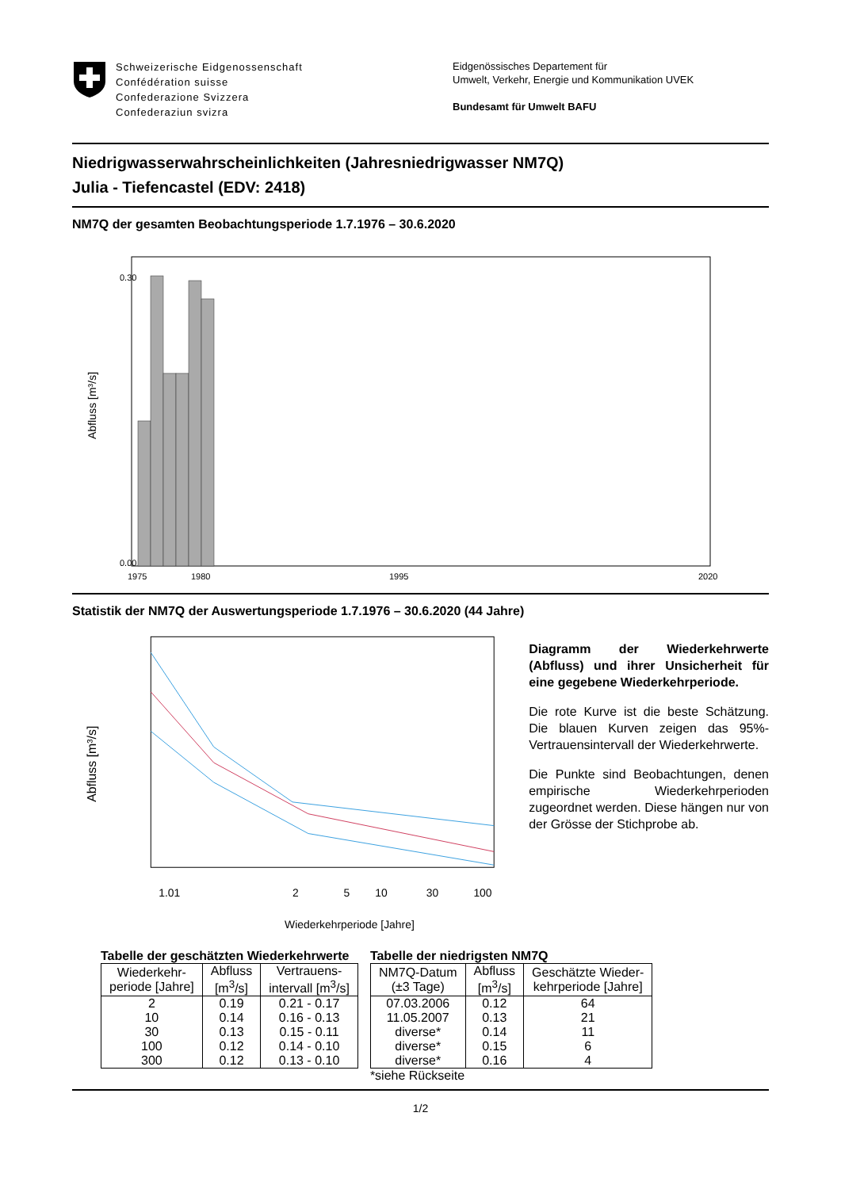Schweizerische Eidgenossenschaft
Confédération suisse
Confederazione Svizzera
Confederaziun svizra
Eidgenössisches Departement für
Umwelt, Verkehr, Energie und Kommunikation UVEK
Bundesamt für Umwelt BAFU
Niedrigwasserwahrscheinlichkeiten (Jahresniedrigwasser NM7Q)
Julia - Tiefencastel (EDV: 2418)
NM7Q der gesamten Beobachtungsperiode 1.7.1976 – 30.6.2020
Abfluss [m³/s]
0.00
0.30
1975
1980
1995
2020
Statistik der NM7Q der Auswertungsperiode 1.7.1976 – 30.6.2020 (44 Jahre)
Abfluss [m³/s]
1.01
2
5
10
30
100
Wiederkehrperiode [Jahre]
Diagramm der Wiederkehrwerte (Abfluss) und ihrer Unsicherheit für eine gegebene Wiederkehrperiode.
Die rote Kurve ist die beste Schätzung. Die blauen Kurven zeigen das 95%-Vertrauensintervall der Wiederkehrwerte.
Die Punkte sind Beobachtungen, denen empirische Wiederkehrperioden zugeordnet werden. Diese hängen nur von der Grösse der Stichprobe ab.
Tabelle der geschätzten Wiederkehrwerte
| Wiederkehr- periode [Jahre] | Abfluss [m<sup>3</sup>/s] | Vertrauens- intervall [m<sup>3</sup>/s] |
| --- | --- | --- |
| 2 | 0.19 | 0.21 - 0.17 |
| 10 | 0.14 | 0.16 - 0.13 |
| 30 | 0.13 | 0.15 - 0.11 |
| 100 | 0.12 | 0.14 - 0.10 |
| 300 | 0.12 | 0.13 - 0.10 |
Tabelle der niedrigsten NM7Q
| NM7Q-Datum (±3 Tage) | Abfluss [m<sup>3</sup>/s] | Geschätzte Wieder- kehrperiode [Jahre] |
| --- | --- | --- |
| 07.03.2006 | 0.12 | 64 |
| 11.05.2007 | 0.13 | 21 |
| diverse* | 0.14 | 11 |
| diverse* | 0.15 | 6 |
| diverse* | 0.16 | 4 |
*siehe Rückseite
1/2